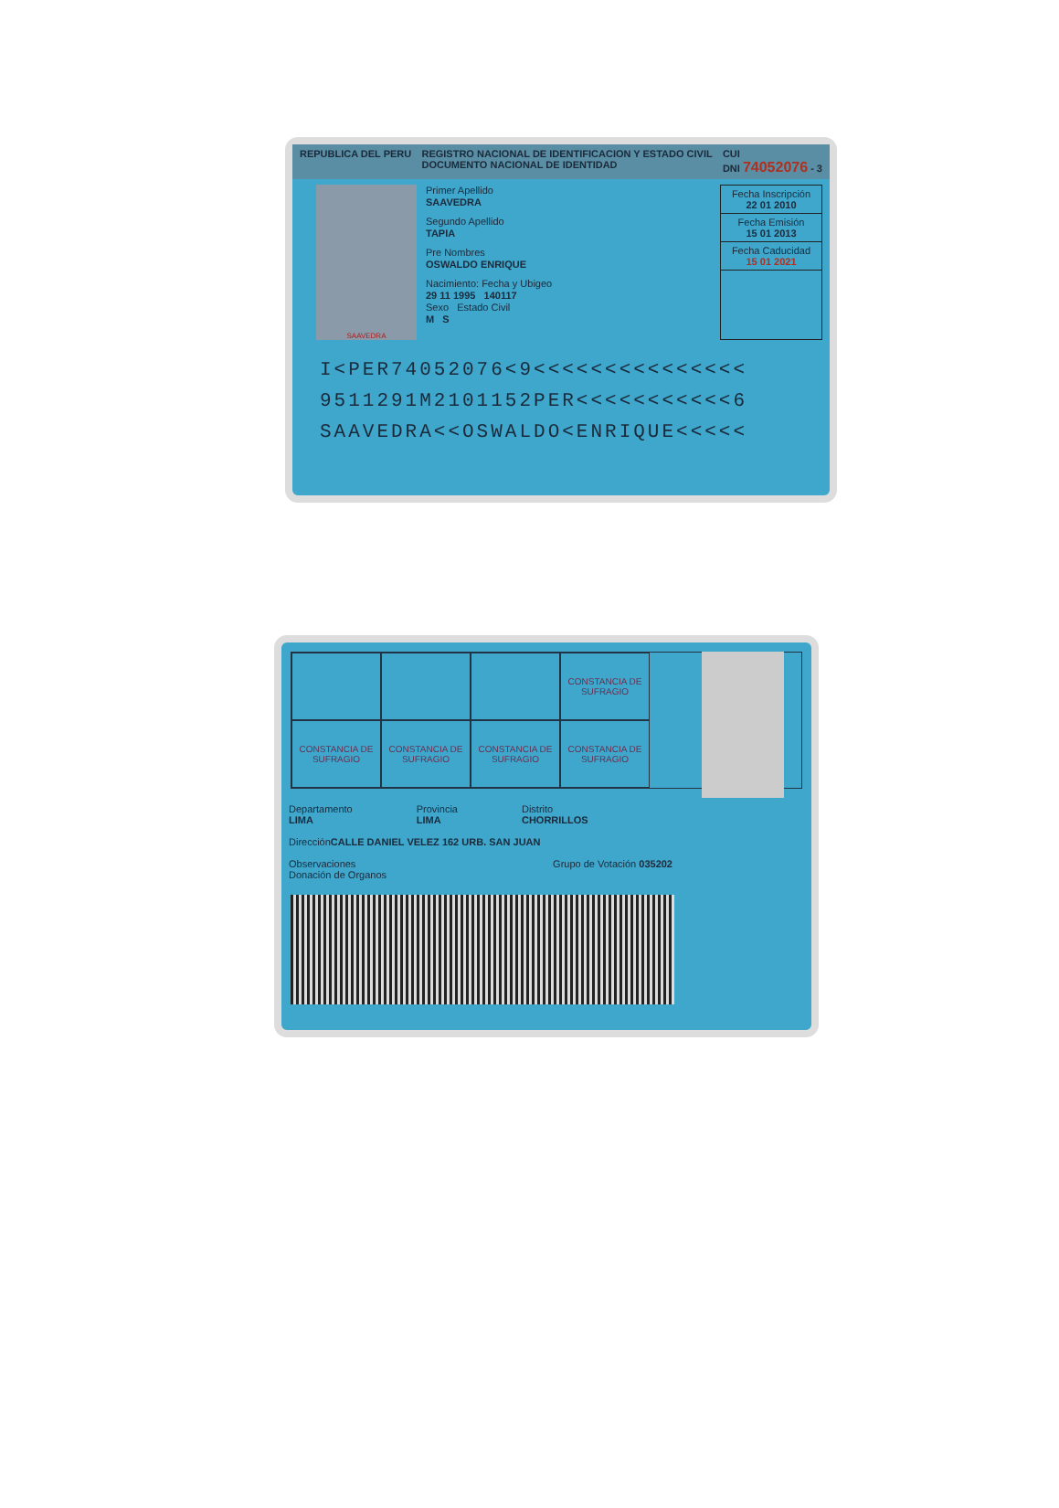REPUBLICA DEL PERU REGISTRO NACIONAL DE IDENTIFICACION Y ESTADO CIVIL
DOCUMENTO NACIONAL DE IDENTIDAD CUI
DNI 74052076 - 3
SAAVEDRA
Primer Apellido
SAAVEDRA
Segundo Apellido
TAPIA
Pre Nombres
OSWALDO ENRIQUE
Nacimiento: Fecha y Ubigeo
29 11 1995 140117
Sexo Estado Civil
M S
Fecha Inscripción
22 01 2010
Fecha Emisión
15 01 2013
Fecha Caducidad
15 01 2021
I<PER74052076<9<<<<<<<<<<<<<<<
9511291M2101152PER<<<<<<<<<<<6
SAAVEDRA<<OSWALDO<ENRIQUE<<<<<
CONSTANCIA DE SUFRAGIO
CONSTANCIA DE SUFRAGIO
CONSTANCIA DE SUFRAGIO
CONSTANCIA DE SUFRAGIO
CONSTANCIA DE SUFRAGIO
Departamento
LIMA Provincia
LIMA Distrito
CHORRILLOS
Dirección
CALLE DANIEL VELEZ 162 URB. SAN JUAN
Observaciones
Donación de Organos Grupo de Votación 035202